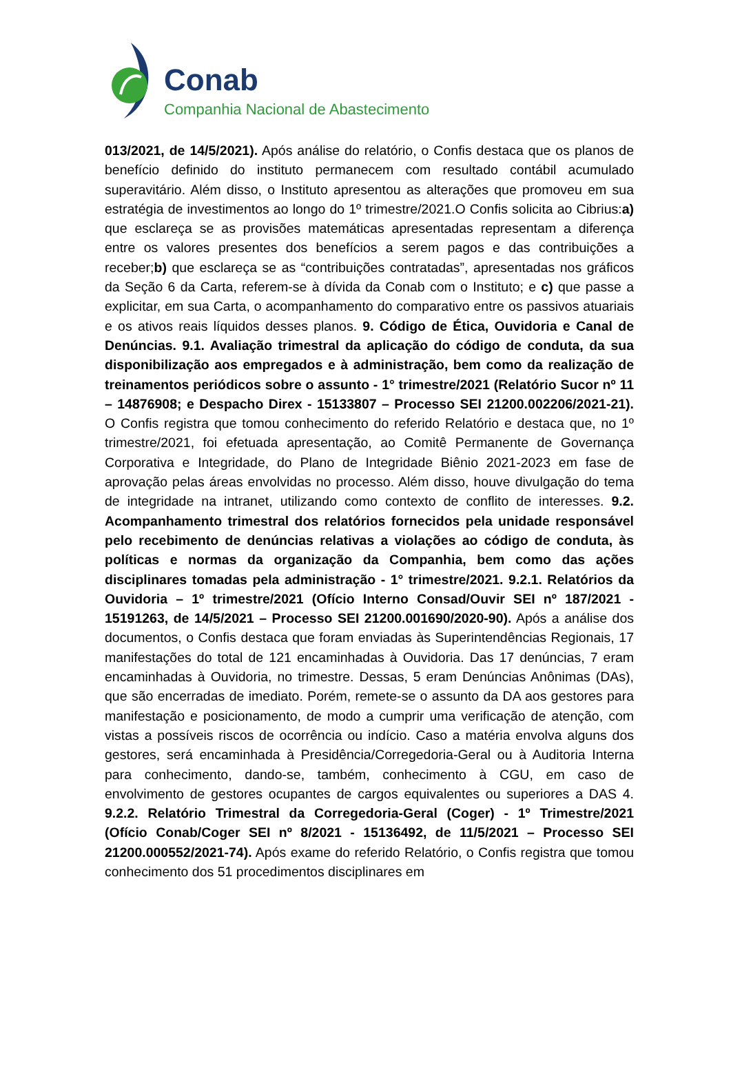Conab
Companhia Nacional de Abastecimento
013/2021, de 14/5/2021). Após análise do relatório, o Confis destaca que os planos de benefício definido do instituto permanecem com resultado contábil acumulado superavitário. Além disso, o Instituto apresentou as alterações que promoveu em sua estratégia de investimentos ao longo do 1º trimestre/2021.O Confis solicita ao Cibrius:a) que esclareça se as provisões matemáticas apresentadas representam a diferença entre os valores presentes dos benefícios a serem pagos e das contribuições a receber;b) que esclareça se as “contribuições contratadas”, apresentadas nos gráficos da Seção 6 da Carta, referem-se à dívida da Conab com o Instituto; e c) que passe a explicitar, em sua Carta, o acompanhamento do comparativo entre os passivos atuariais e os ativos reais líquidos desses planos. 9. Código de Ética, Ouvidoria e Canal de Denúncias. 9.1. Avaliação trimestral da aplicação do código de conduta, da sua disponibilização aos empregados e à administração, bem como da realização de treinamentos periódicos sobre o assunto - 1° trimestre/2021 (Relatório Sucor nº 11 – 14876908; e Despacho Direx - 15133807 – Processo SEI 21200.002206/2021-21). O Confis registra que tomou conhecimento do referido Relatório e destaca que, no 1º trimestre/2021, foi efetuada apresentação, ao Comitê Permanente de Governança Corporativa e Integridade, do Plano de Integridade Biênio 2021-2023 em fase de aprovação pelas áreas envolvidas no processo. Além disso, houve divulgação do tema de integridade na intranet, utilizando como contexto de conflito de interesses. 9.2. Acompanhamento trimestral dos relatórios fornecidos pela unidade responsável pelo recebimento de denúncias relativas a violações ao código de conduta, às políticas e normas da organização da Companhia, bem como das ações disciplinares tomadas pela administração - 1° trimestre/2021. 9.2.1. Relatórios da Ouvidoria – 1º trimestre/2021 (Ofício Interno Consad/Ouvir SEI nº 187/2021 - 15191263, de 14/5/2021 – Processo SEI 21200.001690/2020-90). Após a análise dos documentos, o Confis destaca que foram enviadas às Superintendências Regionais, 17 manifestações do total de 121 encaminhadas à Ouvidoria. Das 17 denúncias, 7 eram encaminhadas à Ouvidoria, no trimestre. Dessas, 5 eram Denúncias Anônimas (DAs), que são encerradas de imediato. Porém, remete-se o assunto da DA aos gestores para manifestação e posicionamento, de modo a cumprir uma verificação de atenção, com vistas a possíveis riscos de ocorrência ou indício. Caso a matéria envolva alguns dos gestores, será encaminhada à Presidência/Corregedoria-Geral ou à Auditoria Interna para conhecimento, dando-se, também, conhecimento à CGU, em caso de envolvimento de gestores ocupantes de cargos equivalentes ou superiores a DAS 4. 9.2.2. Relatório Trimestral da Corregedoria-Geral (Coger) - 1º Trimestre/2021 (Ofício Conab/Coger SEI nº 8/2021 - 15136492, de 11/5/2021 – Processo SEI 21200.000552/2021-74). Após exame do referido Relatório, o Confis registra que tomou conhecimento dos 51 procedimentos disciplinares em